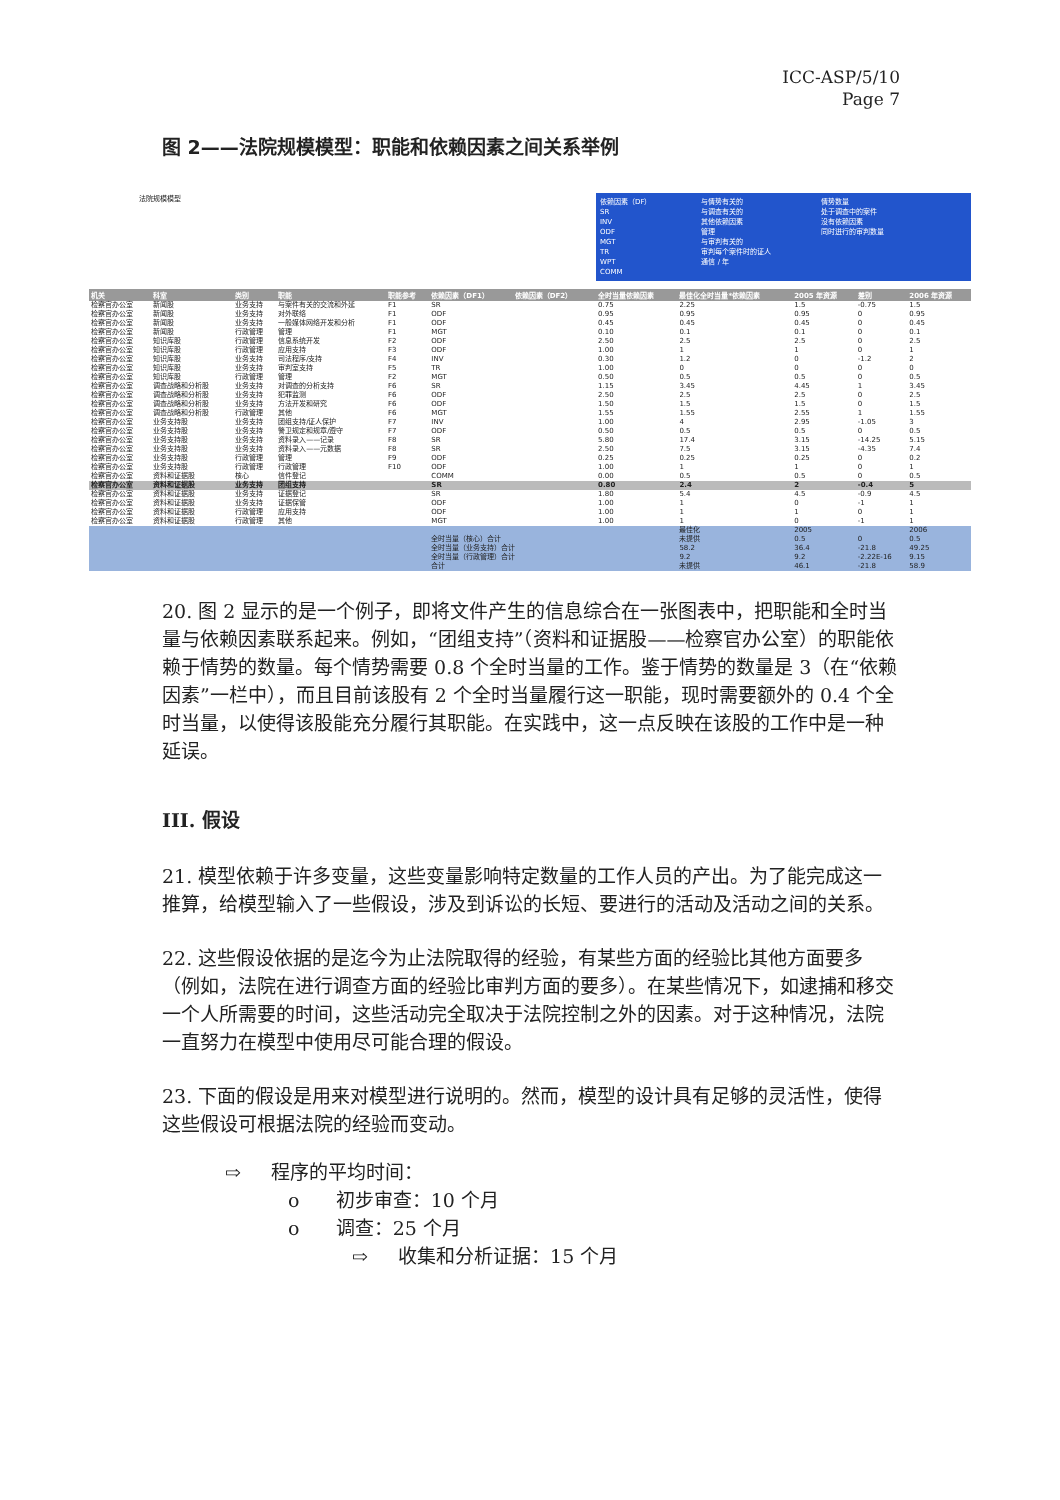ICC-ASP/5/10
Page 7
图 2——法院规模模型：职能和依赖因素之间关系举例
法院规模模型
依赖因素（DF）
SR
INV
ODF
MGT
TR
WPT
COMM
与情势有关的
与调查有关的
其他依赖因素
管理
与审判有关的
审判每个案件时的证人
通信 / 年
情势数量
处于调查中的案件
没有依赖因素
同时进行的审判数量
| 机关 | 科室 | 类别 | 职能 | 职能参考 | 依赖因素（DF1） | 依赖因素（DF2） | 全时当量依赖因素 | 最佳化全时当量*依赖因素 | 2005 年资源 | 差别 | 2006 年资源 |
| --- | --- | --- | --- | --- | --- | --- | --- | --- | --- | --- | --- |
| 检察官办公室 | 新闻股 | 业务支持 | 与案件有关的交流和外延 | F1 | SR | | 0.75 | 2.25 | 1.5 | -0.75 | 1.5 |
| 检察官办公室 | 新闻股 | 业务支持 | 对外联络 | F1 | ODF | | 0.95 | 0.95 | 0.95 | 0 | 0.95 |
| 检察官办公室 | 新闻股 | 业务支持 | 一般媒体网络开发和分析 | F1 | ODF | | 0.45 | 0.45 | 0.45 | 0 | 0.45 |
| 检察官办公室 | 新闻股 | 行政管理 | 管理 | F1 | MGT | | 0.10 | 0.1 | 0.1 | 0 | 0.1 |
| 检察官办公室 | 知识库股 | 行政管理 | 信息系统开发 | F2 | ODF | | 2.50 | 2.5 | 2.5 | 0 | 2.5 |
| 检察官办公室 | 知识库股 | 行政管理 | 应用支持 | F3 | ODF | | 1.00 | 1 | 1 | 0 | 1 |
| 检察官办公室 | 知识库股 | 业务支持 | 司法程序/支持 | F4 | INV | | 0.30 | 1.2 | 0 | -1.2 | 2 |
| 检察官办公室 | 知识库股 | 业务支持 | 审判室支持 | F5 | TR | | 1.00 | 0 | 0 | 0 | 0 |
| 检察官办公室 | 知识库股 | 行政管理 | 管理 | F2 | MGT | | 0.50 | 0.5 | 0.5 | 0 | 0.5 |
| 检察官办公室 | 调查战略和分析股 | 业务支持 | 对调查的分析支持 | F6 | SR | | 1.15 | 3.45 | 4.45 | 1 | 3.45 |
| 检察官办公室 | 调查战略和分析股 | 业务支持 | 犯罪监测 | F6 | ODF | | 2.50 | 2.5 | 2.5 | 0 | 2.5 |
| 检察官办公室 | 调查战略和分析股 | 业务支持 | 方法开发和研究 | F6 | ODF | | 1.50 | 1.5 | 1.5 | 0 | 1.5 |
| 检察官办公室 | 调查战略和分析股 | 行政管理 | 其他 | F6 | MGT | | 1.55 | 1.55 | 2.55 | 1 | 1.55 |
| 检察官办公室 | 业务支持股 | 业务支持 | 团组支持/证人保护 | F7 | INV | | 1.00 | 4 | 2.95 | -1.05 | 3 |
| 检察官办公室 | 业务支持股 | 业务支持 | 警卫规定和规章/遵守 | F7 | ODF | | 0.50 | 0.5 | 0.5 | 0 | 0.5 |
| 检察官办公室 | 业务支持股 | 业务支持 | 资料录入——记录 | F8 | SR | | 5.80 | 17.4 | 3.15 | -14.25 | 5.15 |
| 检察官办公室 | 业务支持股 | 业务支持 | 资料录入——元数据 | F8 | SR | | 2.50 | 7.5 | 3.15 | -4.35 | 7.4 |
| 检察官办公室 | 业务支持股 | 行政管理 | 管理 | F9 | ODF | | 0.25 | 0.25 | 0.25 | 0 | 0.2 |
| 检察官办公室 | 业务支持股 | 行政管理 | 行政管理 | F10 | ODF | | 1.00 | 1 | 1 | 0 | 1 |
| 检察官办公室 | 资料和证据股 | 核心 | 信件登记 | | COMM | | 0.00 | 0.5 | 0.5 | 0 | 0.5 |
| 检察官办公室 | 资料和证据股 | 业务支持 | 团组支持 | | SR | | 0.80 | 2.4 | 2 | -0.4 | 5 |
| 检察官办公室 | 资料和证据股 | 业务支持 | 证据登记 | | SR | | 1.80 | 5.4 | 4.5 | -0.9 | 4.5 |
| 检察官办公室 | 资料和证据股 | 业务支持 | 证据保管 | | ODF | | 1.00 | 1 | 0 | -1 | 1 |
| 检察官办公室 | 资料和证据股 | 行政管理 | 应用支持 | | ODF | | 1.00 | 1 | 1 | 0 | 1 |
| 检察官办公室 | 资料和证据股 | 行政管理 | 其他 | | MGT | | 1.00 | 1 | 0 | -1 | 1 |
| | | | | | | | | 最佳化 | 2005 | | 2006 |
| | | | | | 全时当量（核心）合计 | | | 未提供 | 0.5 | 0 | 0.5 |
| | | | | | 全时当量（业务支持）合计 | | | 58.2 | 36.4 | -21.8 | 49.25 |
| | | | | | 全时当量（行政管理）合计 | | | 9.2 | 9.2 | -2.22E-16 | 9.15 |
| | | | | | 合计 | | | 未提供 | 46.1 | -21.8 | 58.9 |
20. 图 2 显示的是一个例子，即将文件产生的信息综合在一张图表中，把职能和全时当量与依赖因素联系起来。例如，“团组支持”（资料和证据股——检察官办公室）的职能依赖于情势的数量。每个情势需要 0.8 个全时当量的工作。鉴于情势的数量是 3（在“依赖因素”一栏中），而且目前该股有 2 个全时当量履行这一职能，现时需要额外的 0.4 个全时当量，以使得该股能充分履行其职能。在实践中，这一点反映在该股的工作中是一种延误。
III. 假设
21. 模型依赖于许多变量，这些变量影响特定数量的工作人员的产出。为了能完成这一推算，给模型输入了一些假设，涉及到诉讼的长短、要进行的活动及活动之间的关系。
22. 这些假设依据的是迄今为止法院取得的经验，有某些方面的经验比其他方面要多（例如，法院在进行调查方面的经验比审判方面的要多）。在某些情况下，如逮捕和移交一个人所需要的时间，这些活动完全取决于法院控制之外的因素。对于这种情况，法院一直努力在模型中使用尽可能合理的假设。
23. 下面的假设是用来对模型进行说明的。然而，模型的设计具有足够的灵活性，使得这些假设可根据法院的经验而变动。
⇨ 程序的平均时间：
o 初步审查：10 个月
o 调查：25 个月
⇨ 收集和分析证据：15 个月